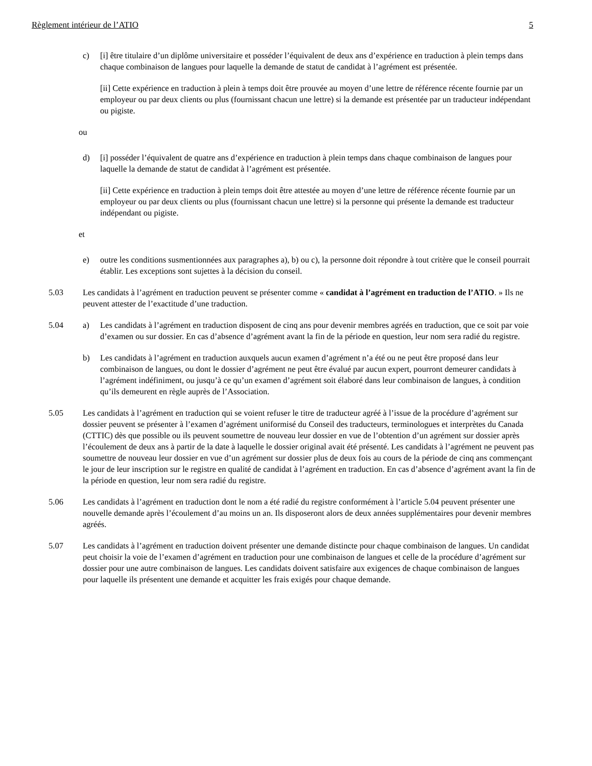Règlement intérieur de l’ATIO 5
c) [i] être titulaire d’un diplôme universitaire et posséder l’équivalent de deux ans d’expérience en traduction à plein temps dans chaque combinaison de langues pour laquelle la demande de statut de candidat à l’agrément est présentée.
[ii] Cette expérience en traduction à plein à temps doit être prouvée au moyen d’une lettre de référence récente fournie par un employeur ou par deux clients ou plus (fournissant chacun une lettre) si la demande est présentée par un traducteur indépendant ou pigiste.
ou
d) [i] posséder l’équivalent de quatre ans d’expérience en traduction à plein temps dans chaque combinaison de langues pour laquelle la demande de statut de candidat à l’agrément est présentée.
[ii] Cette expérience en traduction à plein temps doit être attestée au moyen d’une lettre de référence récente fournie par un employeur ou par deux clients ou plus (fournissant chacun une lettre) si la personne qui présente la demande est traducteur indépendant ou pigiste.
et
e) outre les conditions susmentionnées aux paragraphes a), b) ou c), la personne doit répondre à tout critère que le conseil pourrait établir. Les exceptions sont sujettes à la décision du conseil.
5.03 Les candidats à l’agrément en traduction peuvent se présenter comme « candidat à l’agrément en traduction de l’ATIO. » Ils ne peuvent attester de l’exactitude d’une traduction.
5.04 a) Les candidats à l’agrément en traduction disposent de cinq ans pour devenir membres agréés en traduction, que ce soit par voie d’examen ou sur dossier. En cas d’absence d’agrément avant la fin de la période en question, leur nom sera radié du registre.
b) Les candidats à l’agrément en traduction auxquels aucun examen d’agrément n’a été ou ne peut être proposé dans leur combinaison de langues, ou dont le dossier d’agrément ne peut être évalué par aucun expert, pourront demeurer candidats à l’agrément indéfiniment, ou jusqu’à ce qu’un examen d’agrément soit élaboré dans leur combinaison de langues, à condition qu’ils demeurent en règle auprès de l’Association.
5.05 Les candidats à l’agrément en traduction qui se voient refuser le titre de traducteur agréé à l’issue de la procédure d’agrément sur dossier peuvent se présenter à l’examen d’agrément uniformisé du Conseil des traducteurs, terminologues et interprètes du Canada (CTTIC) dès que possible ou ils peuvent soumettre de nouveau leur dossier en vue de l’obtention d’un agrément sur dossier après l’écoulement de deux ans à partir de la date à laquelle le dossier original avait été présenté. Les candidats à l’agrément ne peuvent pas soumettre de nouveau leur dossier en vue d’un agrément sur dossier plus de deux fois au cours de la période de cinq ans commençant le jour de leur inscription sur le registre en qualité de candidat à l’agrément en traduction. En cas d’absence d’agrément avant la fin de la période en question, leur nom sera radié du registre.
5.06 Les candidats à l’agrément en traduction dont le nom a été radié du registre conformément à l’article 5.04 peuvent présenter une nouvelle demande après l’écoulement d’au moins un an. Ils disposeront alors de deux années supplémentaires pour devenir membres agréés.
5.07 Les candidats à l’agrément en traduction doivent présenter une demande distincte pour chaque combinaison de langues. Un candidat peut choisir la voie de l’examen d’agrément en traduction pour une combinaison de langues et celle de la procédure d’agrément sur dossier pour une autre combinaison de langues. Les candidats doivent satisfaire aux exigences de chaque combinaison de langues pour laquelle ils présentent une demande et acquitter les frais exigés pour chaque demande.